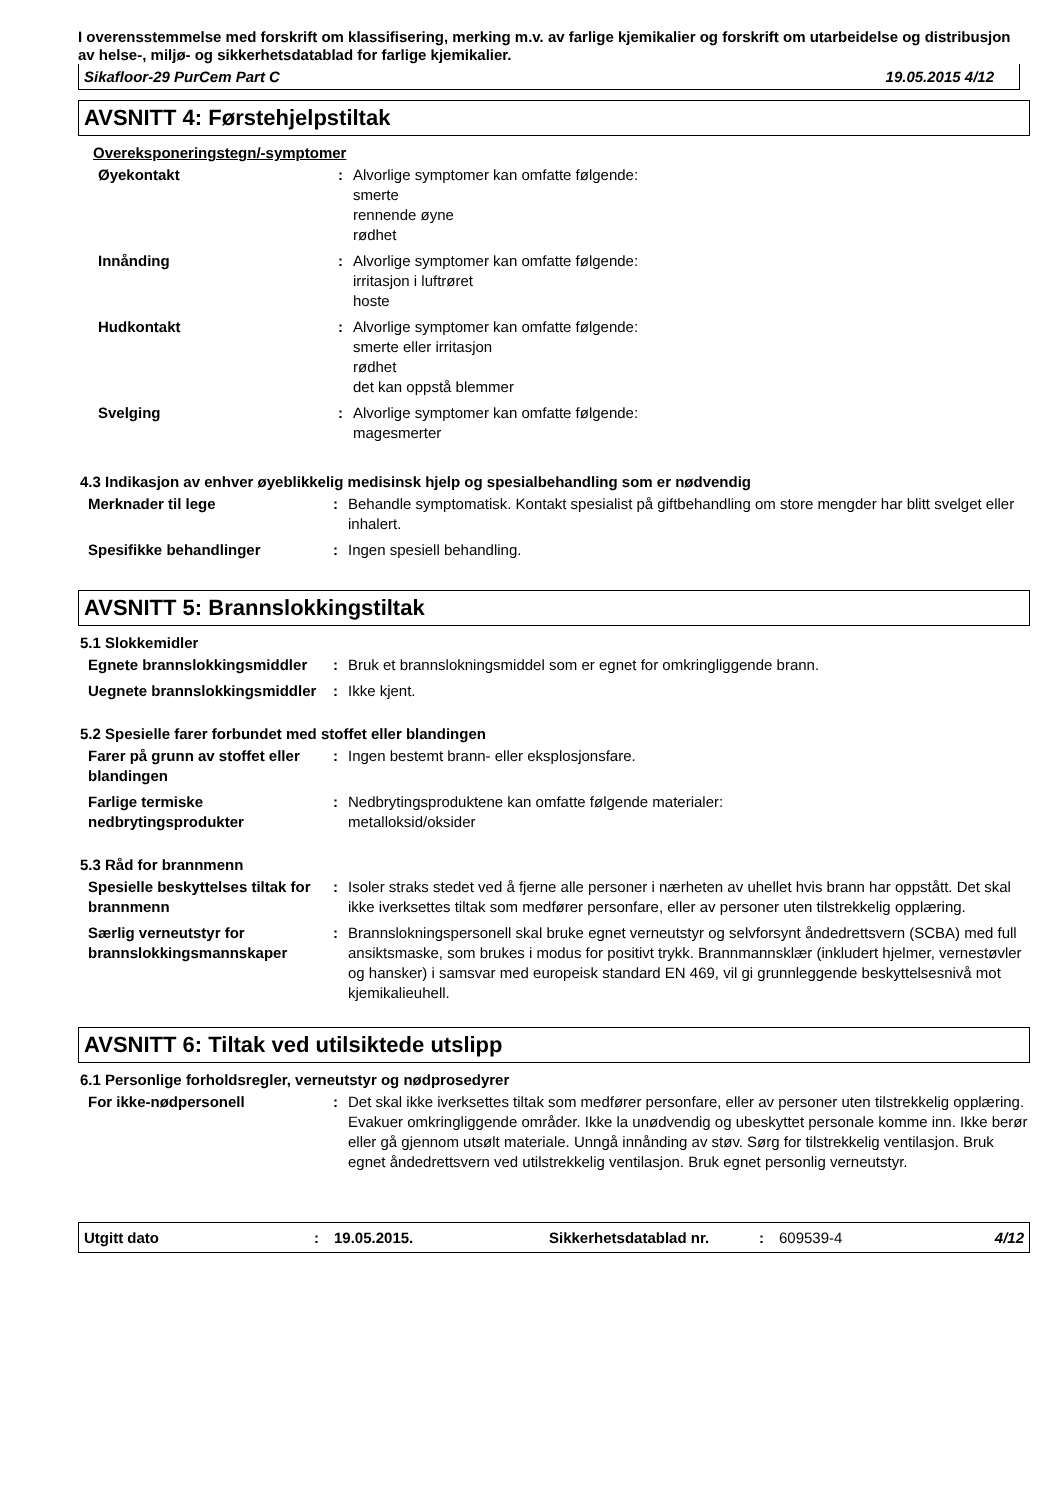I overensstemmelse med forskrift om klassifisering, merking m.v. av farlige kjemikalier og forskrift om utarbeidelse og distribusjon av helse-, miljø- og sikkerhetsdatablad for farlige kjemikalier.
Sikafloor-29 PurCem Part C 19.05.2015 4/12
AVSNITT 4: Førstehjelpstiltak
Overeksponeringstegn/-symptomer
Øyekontakt : Alvorlige symptomer kan omfatte følgende:
smerte
rennende øyne
rødhet
Innånding : Alvorlige symptomer kan omfatte følgende:
irritasjon i luftrøret
hoste
Hudkontakt : Alvorlige symptomer kan omfatte følgende:
smerte eller irritasjon
rødhet
det kan oppstå blemmer
Svelging : Alvorlige symptomer kan omfatte følgende:
magesmerter
4.3 Indikasjon av enhver øyeblikkelig medisinsk hjelp og spesialbehandling som er nødvendig
Merknader til lege : Behandle symptomatisk. Kontakt spesialist på giftbehandling om store mengder har blitt svelget eller inhalert.
Spesifikke behandlinger : Ingen spesiell behandling.
AVSNITT 5: Brannslokkingstiltak
5.1 Slokkemidler
Egnete brannslokkingsmiddler
: Bruk et brannslokningsmiddel som er egnet for omkringliggende brann.
Uegnete brannslokkingsmiddler
: Ikke kjent.
5.2 Spesielle farer forbundet med stoffet eller blandingen
Farer på grunn av stoffet eller blandingen
: Ingen bestemt brann- eller eksplosjonsfare.
Farlige termiske nedbrytingsprodukter
: Nedbrytingsproduktene kan omfatte følgende materialer:
metalloksid/oksider
5.3 Råd for brannmenn
Spesielle beskyttelses tiltak for brannmenn
: Isoler straks stedet ved å fjerne alle personer i nærheten av uhellet hvis brann har oppstått. Det skal ikke iverksettes tiltak som medfører personfare, eller av personer uten tilstrekkelig opplæring.
Særlig verneutstyr for brannslokkingsmannskaper
: Brannslokningspersonell skal bruke egnet verneutstyr og selvforsynt åndedrettsvern (SCBA) med full ansiktsmaske, som brukes i modus for positivt trykk. Brannmannsklær (inkludert hjelmer, vernestøvler og hansker) i samsvar med europeisk standard EN 469, vil gi grunnleggende beskyttelsesnivå mot kjemikalieuhell.
AVSNITT 6: Tiltak ved utilsiktede utslipp
6.1 Personlige forholdsregler, verneutstyr og nødprosedyrer
For ikke-nødpersonell : Det skal ikke iverksettes tiltak som medfører personfare, eller av personer uten tilstrekkelig opplæring. Evakuer omkringliggende områder. Ikke la unødvendig og ubeskyttet personale komme inn. Ikke berør eller gå gjennom utsølt materiale. Unngå innånding av støv. Sørg for tilstrekkelig ventilasjon. Bruk egnet åndedrettsvern ved utilstrekkelig ventilasjon. Bruk egnet personlig verneutstyr.
Utgitt dato: 19.05.2015. Sikkerhetsdatablad nr.: 609539-4 4/12